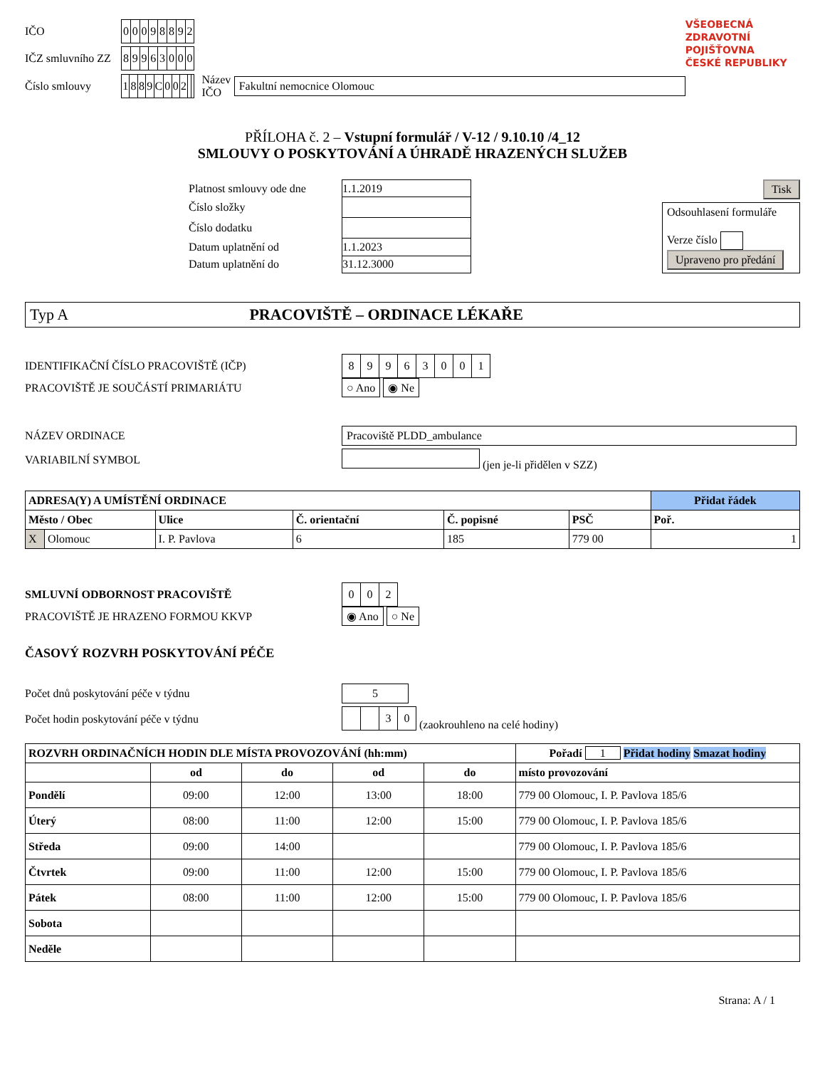| IČO | / 0 / 0 / 0 / 9 / 8 / 8 / 9 / 2 / | | |
| IČZ smluvního ZZ | / 8 / 9 / 9 / 6 / 3 / 0 / 0 / 0 / | | |
| Číslo smlouvy | / 1 / 8 / 8 / 9 / C / 0 / 0 / 2 / / / | Název IČO | Fakultní nemocnice Olomouc |
VŠEOBECNÁ
ZDRAVOTNÍ POJIŠŤOVNA
ČESKÉ REPUBLIKY
PŘÍLOHA č. 2 – Vstupní formulář / V-12 / 9.10.10 /4_12
SMLOUVY O POSKYTOVÁNÍ A ÚHRADĚ HRAZENÝCH SLUŽEB
| Platnost smlouvy ode dne | 1.1.2019 |
| Číslo složky | |
| Číslo dodatku | |
| Datum uplatnění od | 1.1.2023 |
| Datum uplatnění do | 31.12.3000 |
Tisk
Odsouhlasení formuláře
Verze číslo
Upraveno pro předání
Typ A PRACOVIŠTĚ – ORDINACE LÉKAŘE
| IDENTIFIKAČNÍ ČÍSLO PRACOVIŠTĚ (IČP) | / 8 / 9 / 9 / 6 / 3 / 0 / 0 / 1 / |
| PRACOVIŠTĚ JE SOUČÁSTÍ PRIMARIÁTU | ○ Ano ◉ Ne |
| NÁZEV ORDINACE | Pracoviště PLDD_ambulance |
| VARIABILNÍ SYMBOL | (jen je-li přidělen v SZZ) |
| ADRESA(Y) A UMÍSTĚNÍ ORDINACE | | | | | | Přidat řádek |
| --- | --- | --- | --- | --- | --- | --- |
| Město / Obec | | Ulice | Č. orientační | Č. popisné | PSČ | Poř. |
| X | Olomouc | I. P. Pavlova | 6 | 185 | 779 00 | 1 |
| SMLUVNÍ ODBORNOST PRACOVIŠTĚ | / 0 / 0 / 2 / |
| PRACOVIŠTĚ JE HRAZENO FORMOU KKVP | ◉ Ano ○ Ne |
ČASOVÝ ROZVRH POSKYTOVÁNÍ PÉČE
| Počet dnů poskytování péče v týdnu | 5 |
| Počet hodin poskytování péče v týdnu | / / / 3 / 0 / (zaokrouhleno na celé hodiny) |
| ROZVRH ORDINAČNÍCH HODIN DLE MÍSTA PROVOZOVÁNÍ (hh:mm) | | | | | Pořadí 1 Přidat hodiny Smazat hodiny |
| --- | --- | --- | --- | --- | --- |
| | od | do | od | do | místo provozování |
| Pondělí | 09:00 | 12:00 | 13:00 | 18:00 | 779 00 Olomouc, I. P. Pavlova 185/6 |
| Úterý | 08:00 | 11:00 | 12:00 | 15:00 | 779 00 Olomouc, I. P. Pavlova 185/6 |
| Středa | 09:00 | 14:00 | | | 779 00 Olomouc, I. P. Pavlova 185/6 |
| Čtvrtek | 09:00 | 11:00 | 12:00 | 15:00 | 779 00 Olomouc, I. P. Pavlova 185/6 |
| Pátek | 08:00 | 11:00 | 12:00 | 15:00 | 779 00 Olomouc, I. P. Pavlova 185/6 |
| Sobota | | | | | |
| Neděle | | | | | |
Strana: A / 1